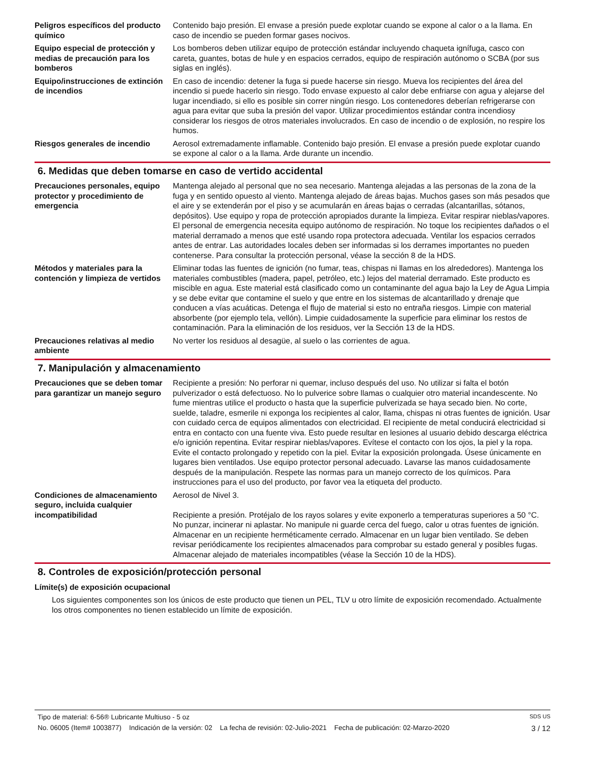Peligros específicos del producto químico
Contenido bajo presión. El envase a presión puede explotar cuando se expone al calor o a la llama. En caso de incendio se pueden formar gases nocivos.
Equipo especial de protección y medias de precaución para los bomberos
Los bomberos deben utilizar equipo de protección estándar incluyendo chaqueta ignífuga, casco con careta, guantes, botas de hule y en espacios cerrados, equipo de respiración autónomo o SCBA (por sus siglas en inglés).
Equipo/instrucciones de extinción de incendios
En caso de incendio: detener la fuga si puede hacerse sin riesgo. Mueva los recipientes del área del incendio si puede hacerlo sin riesgo. Todo envase expuesto al calor debe enfriarse con agua y alejarse del lugar incendiado, si ello es posible sin correr ningún riesgo. Los contenedores deberían refrigerarse con agua para evitar que suba la presión del vapor. Utilizar procedimientos estándar contra incendiosy considerar los riesgos de otros materiales involucrados. En caso de incendio o de explosión, no respire los humos.
Riesgos generales de incendio Aerosol extremadamente inflamable. Contenido bajo presión. El envase a presión puede explotar cuando se expone al calor o a la llama. Arde durante un incendio.
6. Medidas que deben tomarse en caso de vertido accidental
Precauciones personales, equipo protector y procedimiento de emergencia
Mantenga alejado al personal que no sea necesario. Mantenga alejadas a las personas de la zona de la fuga y en sentido opuesto al viento. Mantenga alejado de áreas bajas. Muchos gases son más pesados que el aire y se extenderán por el piso y se acumularán en áreas bajas o cerradas (alcantarillas, sótanos, depósitos). Use equipo y ropa de protección apropiados durante la limpieza. Evitar respirar nieblas/vapores. El personal de emergencia necesita equipo autónomo de respiración. No toque los recipientes dañados o el material derramado a menos que esté usando ropa protectora adecuada. Ventilar los espacios cerrados antes de entrar. Las autoridades locales deben ser informadas si los derrames importantes no pueden contenerse. Para consultar la protección personal, véase la sección 8 de la HDS.
Métodos y materiales para la contención y limpieza de vertidos
Eliminar todas las fuentes de ignición (no fumar, teas, chispas ni llamas en los alrededores). Mantenga los materiales combustibles (madera, papel, petróleo, etc.) lejos del material derramado. Este producto es miscible en agua. Este material está clasificado como un contaminante del agua bajo la Ley de Agua Limpia y se debe evitar que contamine el suelo y que entre en los sistemas de alcantarillado y drenaje que conducen a vías acuáticas. Detenga el flujo de material si esto no entraña riesgos. Limpie con material absorbente (por ejemplo tela, vellón). Limpie cuidadosamente la superficie para eliminar los restos de contaminación. Para la eliminación de los residuos, ver la Sección 13 de la HDS.
Precauciones relativas al medio ambiente
No verter los residuos al desagüe, al suelo o las corrientes de agua.
7. Manipulación y almacenamiento
Precauciones que se deben tomar para garantizar un manejo seguro
Recipiente a presión: No perforar ni quemar, incluso después del uso. No utilizar si falta el botón pulverizador o está defectuoso. No lo pulverice sobre llamas o cualquier otro material incandescente. No fume mientras utilice el producto o hasta que la superficie pulverizada se haya secado bien. No corte, suelde, taladre, esmerile ni exponga los recipientes al calor, llama, chispas ni otras fuentes de ignición. Usar con cuidado cerca de equipos alimentados con electricidad. El recipiente de metal conducirá electricidad si entra en contacto con una fuente viva. Esto puede resultar en lesiones al usuario debido descarga eléctrica e/o ignición repentina. Evitar respirar nieblas/vapores. Evítese el contacto con los ojos, la piel y la ropa. Evite el contacto prolongado y repetido con la piel. Evitar la exposición prolongada. Úsese únicamente en lugares bien ventilados. Use equipo protector personal adecuado. Lavarse las manos cuidadosamente después de la manipulación. Respete las normas para un manejo correcto de los químicos. Para instrucciones para el uso del producto, por favor vea la etiqueta del producto.
Condiciones de almacenamiento seguro, incluida cualquier incompatibilidad
Aerosol de Nivel 3.
Recipiente a presión. Protéjalo de los rayos solares y evite exponerlo a temperaturas superiores a 50 °C. No punzar, incinerar ni aplastar. No manipule ni guarde cerca del fuego, calor u otras fuentes de ignición. Almacenar en un recipiente herméticamente cerrado. Almacenar en un lugar bien ventilado. Se deben revisar periódicamente los recipientes almacenados para comprobar su estado general y posibles fugas. Almacenar alejado de materiales incompatibles (véase la Sección 10 de la HDS).
8. Controles de exposición/protección personal
Límite(s) de exposición ocupacional
Los siguientes componentes son los únicos de este producto que tienen un PEL, TLV u otro límite de exposición recomendado. Actualmente los otros componentes no tienen establecido un límite de exposición.
Tipo de material: 6-56® Lubricante Multiuso - 5 oz SDS US
No. 06005 (Item# 1003877) Indicación de la versión: 02 La fecha de revisión: 02-Julio-2021 Fecha de publicación: 02-Marzo-2020 3 / 12